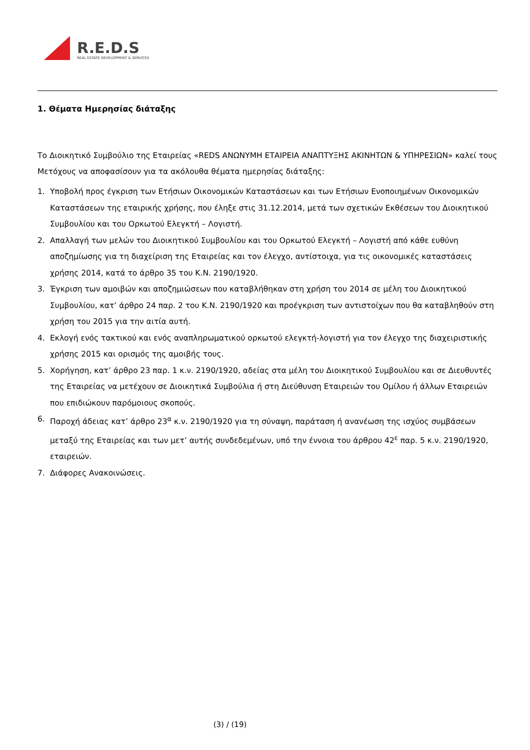R.E.D.S
REAL ESTATE DEVELOPMENT & SERVICES
1. Θέματα Ημερησίας διάταξης
Το Διοικητικό Συμβούλιο της Εταιρείας «REDS ΑΝΩΝΥΜΗ ΕΤΑΙΡΕΙΑ ΑΝΑΠΤΥΞΗΣ ΑΚΙΝΗΤΩΝ & ΥΠΗΡΕΣΙΩΝ» καλεί τους Μετόχους να αποφασίσουν για τα ακόλουθα θέματα ημερησίας διάταξης:
1. Υποβολή προς έγκριση των Ετήσιων Οικονομικών Καταστάσεων και των Ετήσιων Ενοποιημένων Οικονομικών Καταστάσεων της εταιρικής χρήσης, που έληξε στις 31.12.2014, μετά των σχετικών Εκθέσεων του Διοικητικού Συμβουλίου και του Ορκωτού Ελεγκτή – Λογιστή.
2. Απαλλαγή των μελών του Διοικητικού Συμβουλίου και του Ορκωτού Ελεγκτή – Λογιστή από κάθε ευθύνη αποζημίωσης για τη διαχείριση της Εταιρείας και τον έλεγχο, αντίστοιχα, για τις οικονομικές καταστάσεις χρήσης 2014, κατά το άρθρο 35 του Κ.Ν. 2190/1920.
3. Έγκριση των αμοιβών και αποζημιώσεων που καταβλήθηκαν στη χρήση του 2014 σε μέλη του Διοικητικού Συμβουλίου, κατ’ άρθρο 24 παρ. 2 του Κ.Ν. 2190/1920 και προέγκριση των αντιστοίχων που θα καταβληθούν στη χρήση του 2015 για την αιτία αυτή.
4. Εκλογή ενός τακτικού και ενός αναπληρωματικού ορκωτού ελεγκτή-λογιστή για τον έλεγχο της διαχειριστικής χρήσης 2015 και ορισμός της αμοιβής τους.
5. Χορήγηση, κατ’ άρθρο 23 παρ. 1 κ.ν. 2190/1920, αδείας στα μέλη του Διοικητικού Συμβουλίου και σε Διευθυντές της Εταιρείας να μετέχουν σε Διοικητικά Συμβούλια ή στη Διεύθυνση Εταιρειών του Ομίλου ή άλλων Εταιρειών που επιδιώκουν παρόμοιους σκοπούς.
6. Παροχή άδειας κατ’ άρθρο 23<sup>α</sup> κ.ν. 2190/1920 για τη σύναψη, παράταση ή ανανέωση της ισχύος συμβάσεων μεταξύ της Εταιρείας και των μετ’ αυτής συνδεδεμένων, υπό την έννοια του άρθρου 42<sup>ε</sup> παρ. 5 κ.ν. 2190/1920, εταιρειών.
7. Διάφορες Ανακοινώσεις.
(3) / (19)